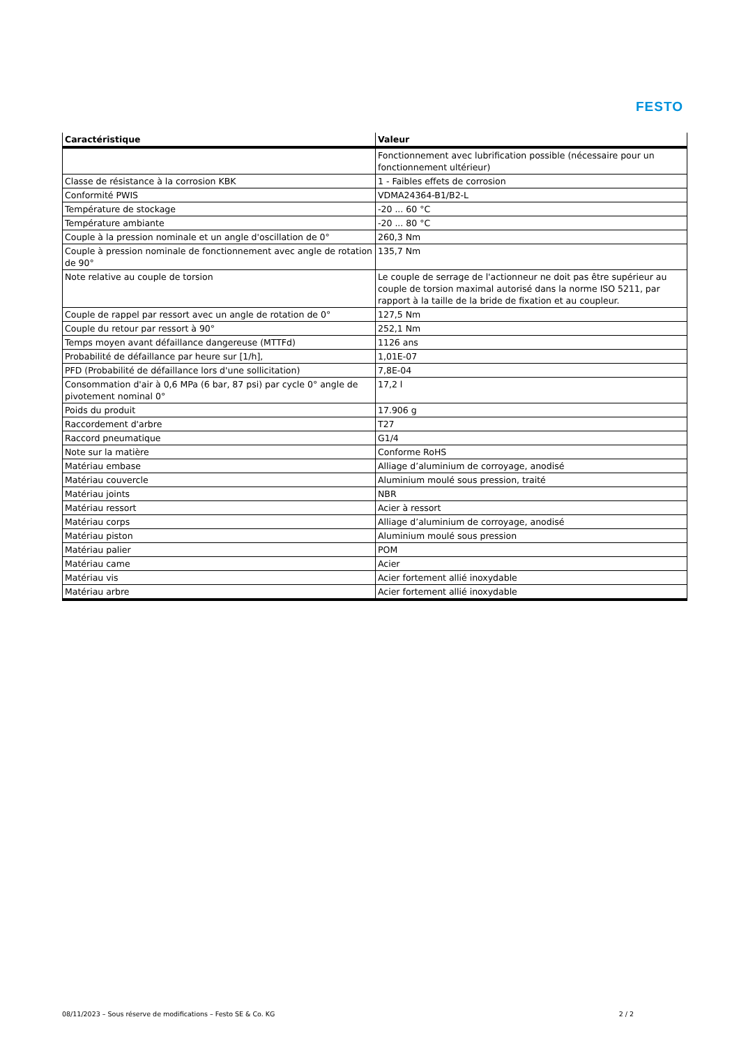FESTO
| Caractéristique | Valeur |
| --- | --- |
| | Fonctionnement avec lubrification possible (nécessaire pour un fonctionnement ultérieur) |
| Classe de résistance à la corrosion KBK | 1 - Faibles effets de corrosion |
| Conformité PWIS | VDMA24364-B1/B2-L |
| Température de stockage | -20 ... 60 °C |
| Température ambiante | -20 ... 80 °C |
| Couple à la pression nominale et un angle d'oscillation de 0° | 260,3 Nm |
| Couple à pression nominale de fonctionnement avec angle de rotation de 90° | 135,7 Nm |
| Note relative au couple de torsion | Le couple de serrage de l'actionneur ne doit pas être supérieur au couple de torsion maximal autorisé dans la norme ISO 5211, par rapport à la taille de la bride de fixation et au coupleur. |
| Couple de rappel par ressort avec un angle de rotation de 0° | 127,5 Nm |
| Couple du retour par ressort à 90° | 252,1 Nm |
| Temps moyen avant défaillance dangereuse (MTTFd) | 1126 ans |
| Probabilité de défaillance par heure sur [1/h], | 1,01E-07 |
| PFD (Probabilité de défaillance lors d'une sollicitation) | 7,8E-04 |
| Consommation d'air à 0,6 MPa (6 bar, 87 psi) par cycle 0° angle de pivotement nominal 0° | 17,2 l |
| Poids du produit | 17.906 g |
| Raccordement d'arbre | T27 |
| Raccord pneumatique | G1/4 |
| Note sur la matière | Conforme RoHS |
| Matériau embase | Alliage d’aluminium de corroyage, anodisé |
| Matériau couvercle | Aluminium moulé sous pression, traité |
| Matériau joints | NBR |
| Matériau ressort | Acier à ressort |
| Matériau corps | Alliage d’aluminium de corroyage, anodisé |
| Matériau piston | Aluminium moulé sous pression |
| Matériau palier | POM |
| Matériau came | Acier |
| Matériau vis | Acier fortement allié inoxydable |
| Matériau arbre | Acier fortement allié inoxydable |
08/11/2023 – Sous réserve de modifications – Festo SE & Co. KG 2 / 2